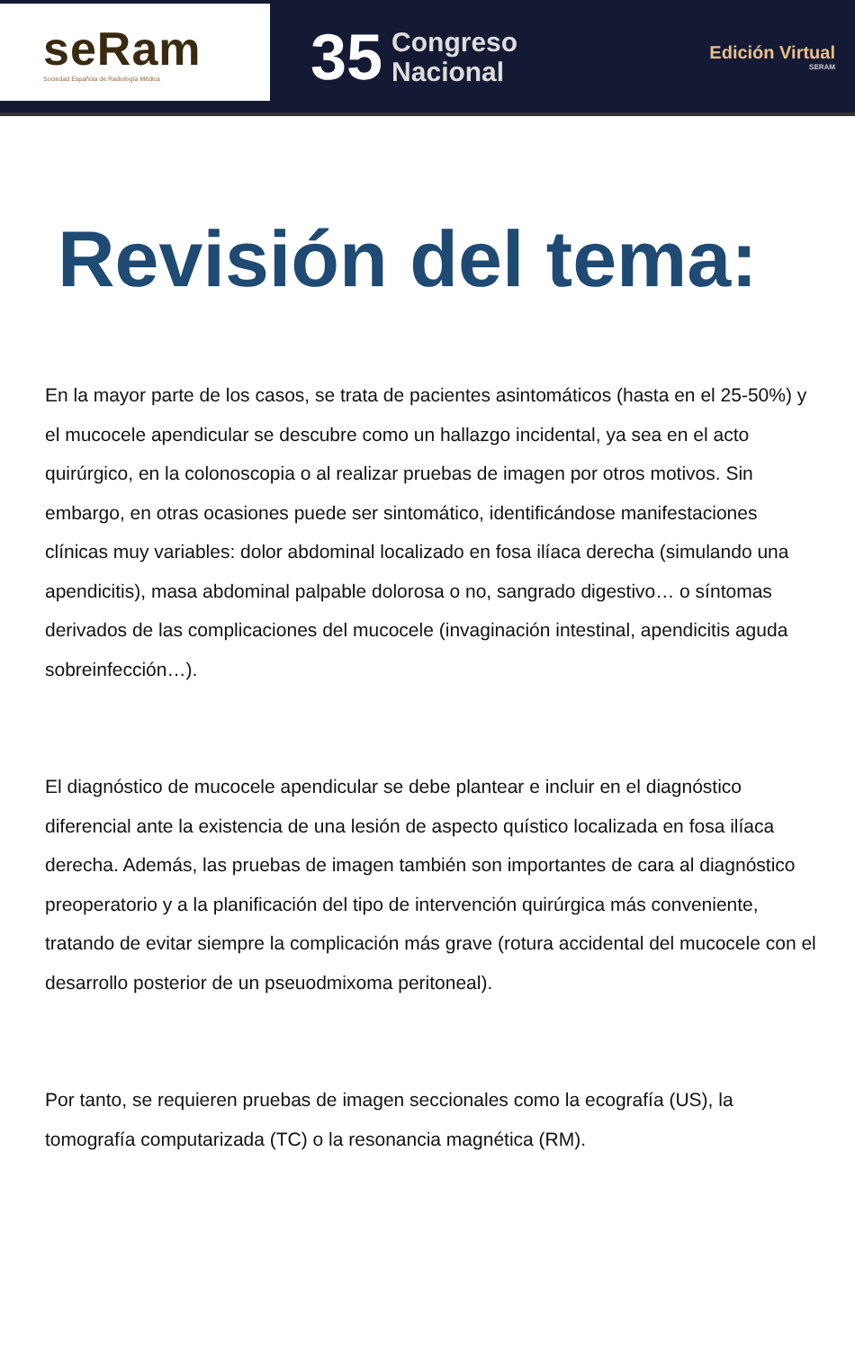seRam
Sociedad Española de Radiología Médica
35
Congreso
Nacional
Edición Virtual
SERAM
Revisión del tema:
En la mayor parte de los casos, se trata de pacientes asintomáticos (hasta en el 25-50%) y el mucocele apendicular se descubre como un hallazgo incidental, ya sea en el acto quirúrgico, en la colonoscopia o al realizar pruebas de imagen por otros motivos. Sin embargo, en otras ocasiones puede ser sintomático, identificándose manifestaciones clínicas muy variables: dolor abdominal localizado en fosa ilíaca derecha (simulando una apendicitis), masa abdominal palpable dolorosa o no, sangrado digestivo… o síntomas derivados de las complicaciones del mucocele (invaginación intestinal, apendicitis aguda sobreinfección…).
El diagnóstico de mucocele apendicular se debe plantear e incluir en el diagnóstico diferencial ante la existencia de una lesión de aspecto quístico localizada en fosa ilíaca derecha. Además, las pruebas de imagen también son importantes de cara al diagnóstico preoperatorio y a la planificación del tipo de intervención quirúrgica más conveniente, tratando de evitar siempre la complicación más grave (rotura accidental del mucocele con el desarrollo posterior de un pseuodmixoma peritoneal).
Por tanto, se requieren pruebas de imagen seccionales como la ecografía (US), la tomografía computarizada (TC) o la resonancia magnética (RM).